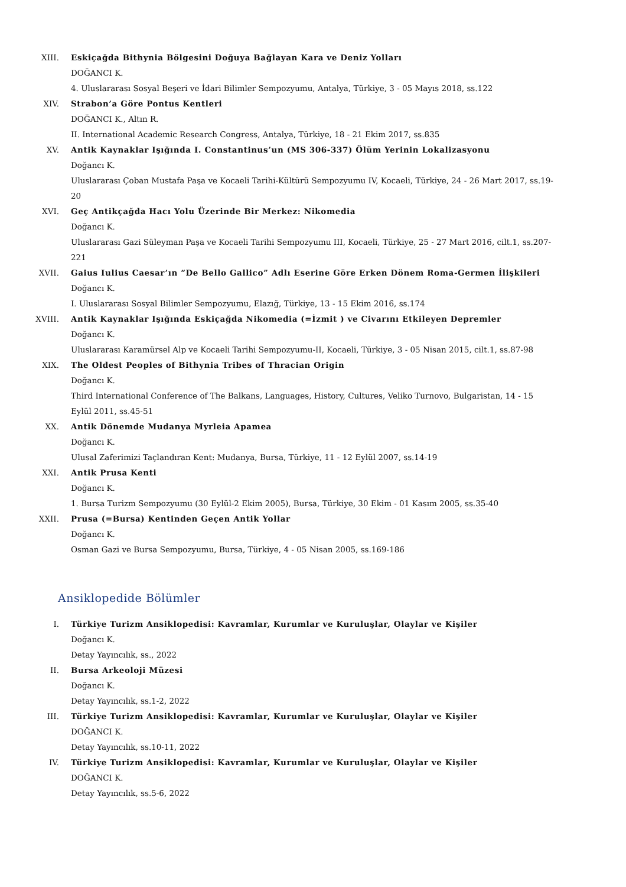XIII. Eskiçağda Bithynia Bölgesini Doğuya Bağlayan Kara ve Deniz Yolları
DOĞANCI K.
4. Uluslararası Sosyal Beşeri ve İdari Bilimler Sempozyumu, Antalya, Türkiye, 3 - 05 Mayıs 2018, ss.122
XIV. Strabon’a Göre Pontus Kentleri
DOĞANCI K., Altın R.
II. International Academic Research Congress, Antalya, Türkiye, 18 - 21 Ekim 2017, ss.835
XV. Antik Kaynaklar Işığında I. Constantinus’un (MS 306-337) Ölüm Yerinin Lokalizasyonu
Doğancı K.
Uluslararası Çoban Mustafa Paşa ve Kocaeli Tarihi-Kültürü Sempozyumu IV, Kocaeli, Türkiye, 24 - 26 Mart 2017, ss.19-20
XVI. Geç Antikçağda Hacı Yolu Üzerinde Bir Merkez: Nikomedia
Doğancı K.
Uluslararası Gazi Süleyman Paşa ve Kocaeli Tarihi Sempozyumu III, Kocaeli, Türkiye, 25 - 27 Mart 2016, cilt.1, ss.207-221
XVII. Gaius Iulius Caesar’ın “De Bello Gallico” Adlı Eserine Göre Erken Dönem Roma-Germen İlişkileri
Doğancı K.
I. Uluslararası Sosyal Bilimler Sempozyumu, Elazığ, Türkiye, 13 - 15 Ekim 2016, ss.174
XVIII. Antik Kaynaklar Işığında Eskiçağda Nikomedia (=İzmit ) ve Civarını Etkileyen Depremler
Doğancı K.
Uluslararası Karamürsel Alp ve Kocaeli Tarihi Sempozyumu-II, Kocaeli, Türkiye, 3 - 05 Nisan 2015, cilt.1, ss.87-98
XIX. The Oldest Peoples of Bithynia Tribes of Thracian Origin
Doğancı K.
Third International Conference of The Balkans, Languages, History, Cultures, Veliko Turnovo, Bulgaristan, 14 - 15 Eylül 2011, ss.45-51
XX. Antik Dönemde Mudanya Myrleia Apamea
Doğancı K.
Ulusal Zaferimizi Taçlandıran Kent: Mudanya, Bursa, Türkiye, 11 - 12 Eylül 2007, ss.14-19
XXI. Antik Prusa Kenti
Doğancı K.
1. Bursa Turizm Sempozyumu (30 Eylül-2 Ekim 2005), Bursa, Türkiye, 30 Ekim - 01 Kasım 2005, ss.35-40
XXII. Prusa (=Bursa) Kentinden Geçen Antik Yollar
Doğancı K.
Osman Gazi ve Bursa Sempozyumu, Bursa, Türkiye, 4 - 05 Nisan 2005, ss.169-186
Ansiklopedide Bölümler
I. Türkiye Turizm Ansiklopedisi: Kavramlar, Kurumlar ve Kuruluşlar, Olaylar ve Kişiler
Doğancı K.
Detay Yayıncılık, ss., 2022
II. Bursa Arkeoloji Müzesi
Doğancı K.
Detay Yayıncılık, ss.1-2, 2022
III. Türkiye Turizm Ansiklopedisi: Kavramlar, Kurumlar ve Kuruluşlar, Olaylar ve Kişiler
DOĞANCI K.
Detay Yayıncılık, ss.10-11, 2022
IV. Türkiye Turizm Ansiklopedisi: Kavramlar, Kurumlar ve Kuruluşlar, Olaylar ve Kişiler
DOĞANCI K.
Detay Yayıncılık, ss.5-6, 2022